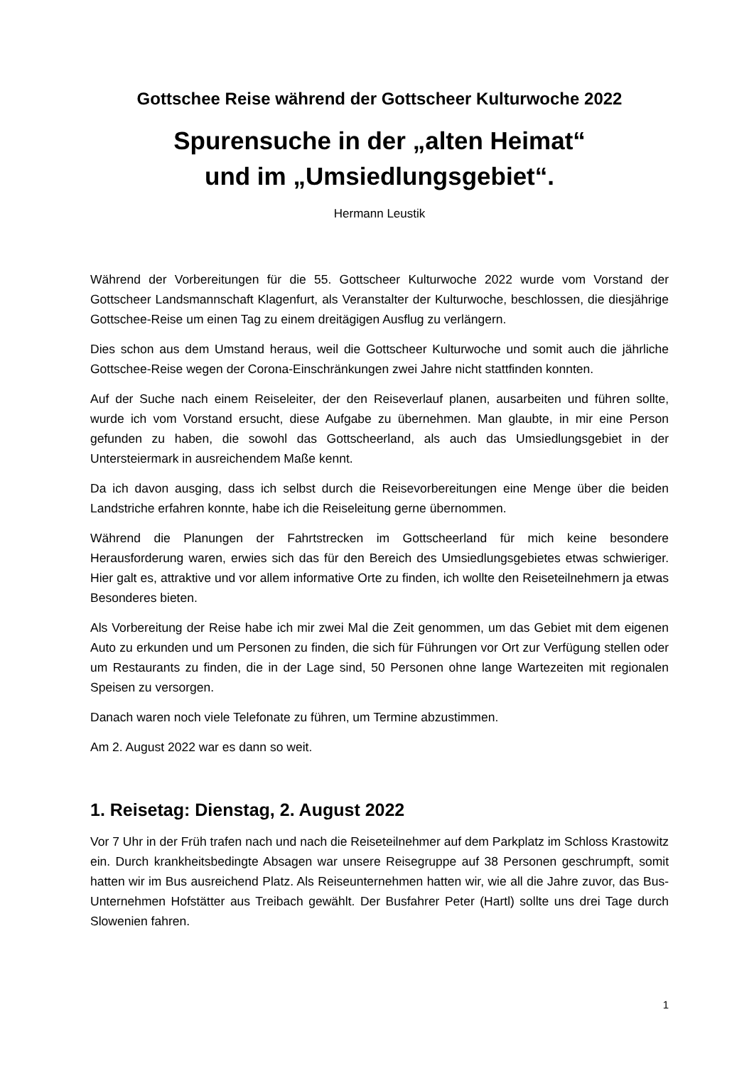Gottschee Reise während der Gottscheer Kulturwoche 2022
Spurensuche in der „alten Heimat“
und im „Umsiedlungsgebiet“.
Hermann Leustik
Während der Vorbereitungen für die 55. Gottscheer Kulturwoche 2022 wurde vom Vorstand der Gottscheer Landsmannschaft Klagenfurt, als Veranstalter der Kulturwoche, beschlossen, die diesjährige Gottschee-Reise um einen Tag zu einem dreitägigen Ausflug zu verlängern.
Dies schon aus dem Umstand heraus, weil die Gottscheer Kulturwoche und somit auch die jährliche Gottschee-Reise wegen der Corona-Einschränkungen zwei Jahre nicht stattfinden konnten.
Auf der Suche nach einem Reiseleiter, der den Reiseverlauf planen, ausarbeiten und führen sollte, wurde ich vom Vorstand ersucht, diese Aufgabe zu übernehmen. Man glaubte, in mir eine Person gefunden zu haben, die sowohl das Gottscheerland, als auch das Umsiedlungsgebiet in der Untersteiermark in ausreichendem Maße kennt.
Da ich davon ausging, dass ich selbst durch die Reisevorbereitungen eine Menge über die beiden Landstriche erfahren konnte, habe ich die Reiseleitung gerne übernommen.
Während die Planungen der Fahrtstrecken im Gottscheerland für mich keine besondere Herausforderung waren, erwies sich das für den Bereich des Umsiedlungsgebietes etwas schwieriger. Hier galt es, attraktive und vor allem informative Orte zu finden, ich wollte den Reiseteilnehmern ja etwas Besonderes bieten.
Als Vorbereitung der Reise habe ich mir zwei Mal die Zeit genommen, um das Gebiet mit dem eigenen Auto zu erkunden und um Personen zu finden, die sich für Führungen vor Ort zur Verfügung stellen oder um Restaurants zu finden, die in der Lage sind, 50 Personen ohne lange Wartezeiten mit regionalen Speisen zu versorgen.
Danach waren noch viele Telefonate zu führen, um Termine abzustimmen.
Am 2. August 2022 war es dann so weit.
1. Reisetag: Dienstag, 2. August 2022
Vor 7 Uhr in der Früh trafen nach und nach die Reiseteilnehmer auf dem Parkplatz im Schloss Krastowitz ein. Durch krankheitsbedingte Absagen war unsere Reisegruppe auf 38 Personen geschrumpft, somit hatten wir im Bus ausreichend Platz. Als Reiseunternehmen hatten wir, wie all die Jahre zuvor, das Bus-Unternehmen Hofstätter aus Treibach gewählt. Der Busfahrer Peter (Hartl) sollte uns drei Tage durch Slowenien fahren.
1